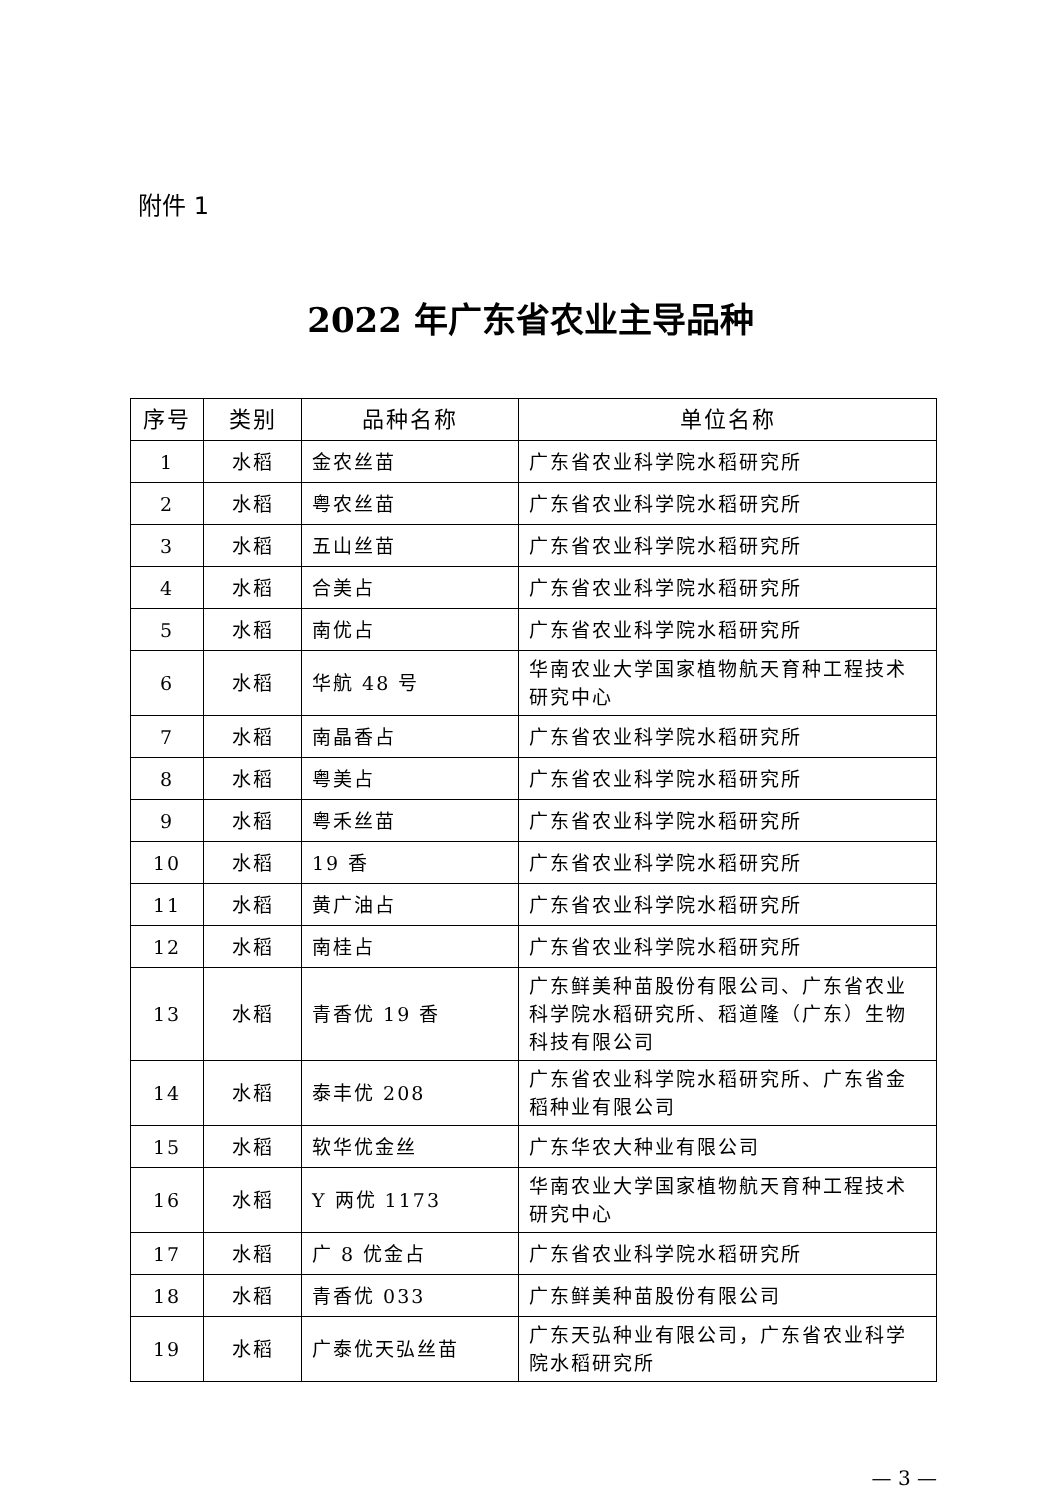附件 1
2022 年广东省农业主导品种
| 序号 | 类别 | 品种名称 | 单位名称 |
| --- | --- | --- | --- |
| 1 | 水稻 | 金农丝苗 | 广东省农业科学院水稻研究所 |
| 2 | 水稻 | 粤农丝苗 | 广东省农业科学院水稻研究所 |
| 3 | 水稻 | 五山丝苗 | 广东省农业科学院水稻研究所 |
| 4 | 水稻 | 合美占 | 广东省农业科学院水稻研究所 |
| 5 | 水稻 | 南优占 | 广东省农业科学院水稻研究所 |
| 6 | 水稻 | 华航 48 号 | 华南农业大学国家植物航天育种工程技术研究中心 |
| 7 | 水稻 | 南晶香占 | 广东省农业科学院水稻研究所 |
| 8 | 水稻 | 粤美占 | 广东省农业科学院水稻研究所 |
| 9 | 水稻 | 粤禾丝苗 | 广东省农业科学院水稻研究所 |
| 10 | 水稻 | 19 香 | 广东省农业科学院水稻研究所 |
| 11 | 水稻 | 黄广油占 | 广东省农业科学院水稻研究所 |
| 12 | 水稻 | 南桂占 | 广东省农业科学院水稻研究所 |
| 13 | 水稻 | 青香优 19 香 | 广东鲜美种苗股份有限公司、广东省农业科学院水稻研究所、稻道隆（广东）生物科技有限公司 |
| 14 | 水稻 | 泰丰优 208 | 广东省农业科学院水稻研究所、广东省金稻种业有限公司 |
| 15 | 水稻 | 软华优金丝 | 广东华农大种业有限公司 |
| 16 | 水稻 | Y 两优 1173 | 华南农业大学国家植物航天育种工程技术研究中心 |
| 17 | 水稻 | 广 8 优金占 | 广东省农业科学院水稻研究所 |
| 18 | 水稻 | 青香优 033 | 广东鲜美种苗股份有限公司 |
| 19 | 水稻 | 广泰优天弘丝苗 | 广东天弘种业有限公司，广东省农业科学院水稻研究所 |
— 3 —